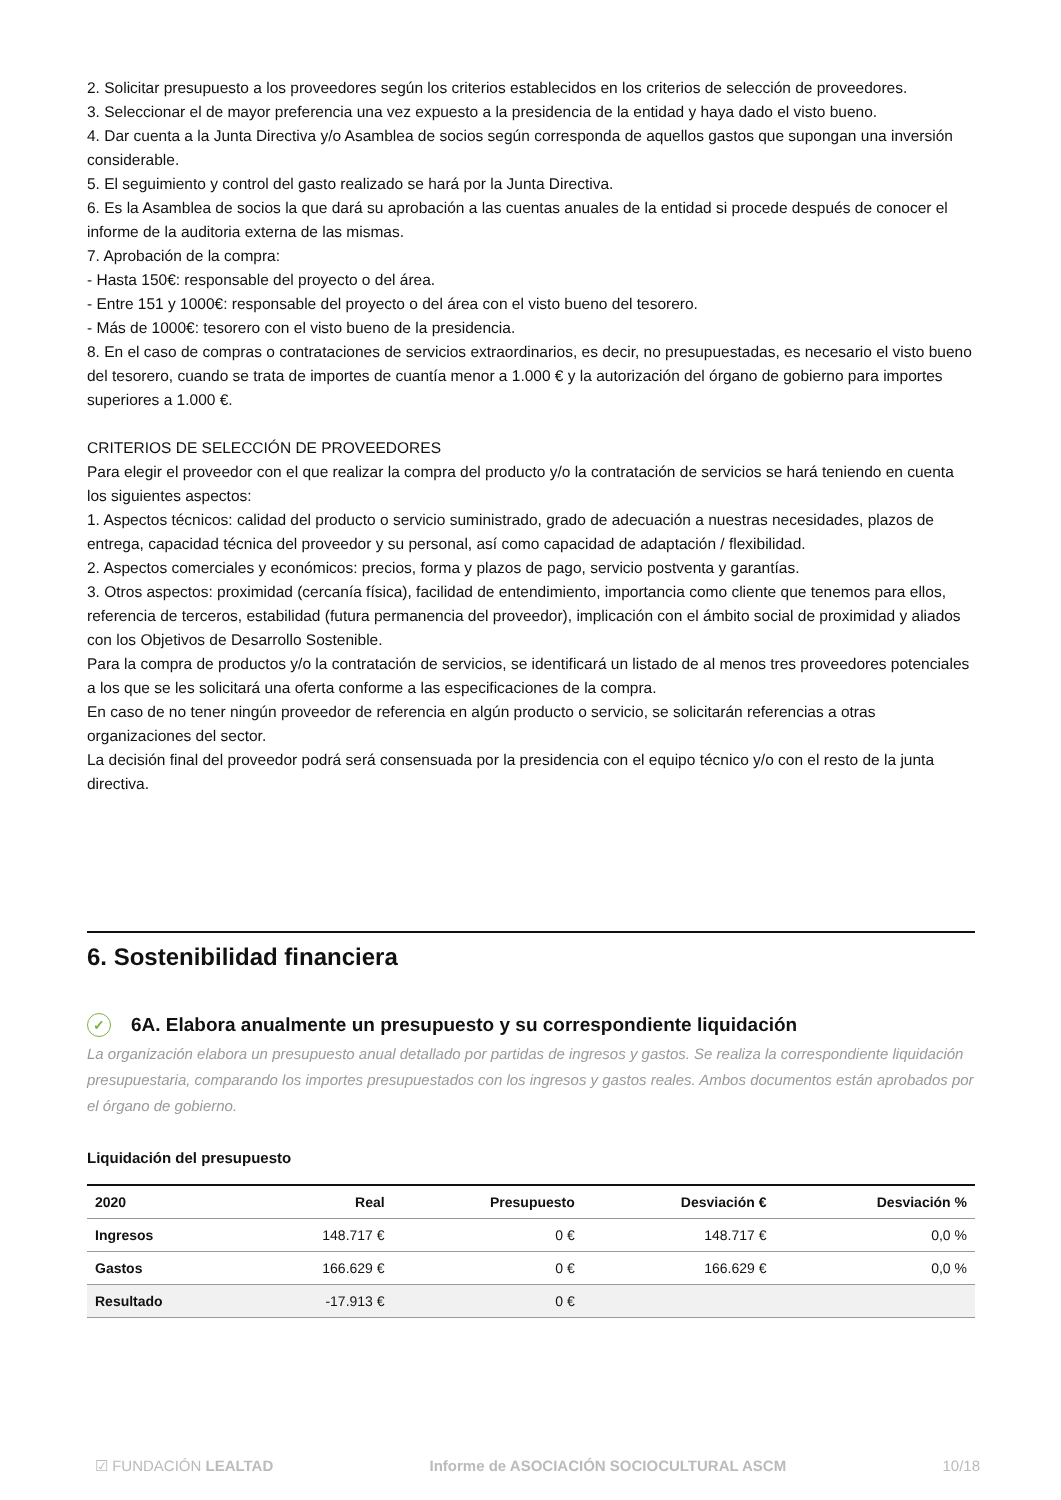2. Solicitar presupuesto a los proveedores según los criterios establecidos en los criterios de selección de proveedores.
3. Seleccionar el de mayor preferencia una vez expuesto a la presidencia de la entidad y haya dado el visto bueno.
4. Dar cuenta a la Junta Directiva y/o Asamblea de socios según corresponda de aquellos gastos que supongan una inversión considerable.
5. El seguimiento y control del gasto realizado se hará por la Junta Directiva.
6. Es la Asamblea de socios la que dará su aprobación a las cuentas anuales de la entidad si procede después de conocer el informe de la auditoria externa de las mismas.
7. Aprobación de la compra:
- Hasta 150€: responsable del proyecto o del área.
- Entre 151 y 1000€: responsable del proyecto o del área con el visto bueno del tesorero.
- Más de 1000€: tesorero con el visto bueno de la presidencia.
8. En el caso de compras o contrataciones de servicios extraordinarios, es decir, no presupuestadas, es necesario el visto bueno del tesorero, cuando se trata de importes de cuantía menor a 1.000 € y la autorización del órgano de gobierno para importes superiores a 1.000 €.
CRITERIOS DE SELECCIÓN DE PROVEEDORES
Para elegir el proveedor con el que realizar la compra del producto y/o la contratación de servicios se hará teniendo en cuenta los siguientes aspectos:
1. Aspectos técnicos: calidad del producto o servicio suministrado, grado de adecuación a nuestras necesidades, plazos de entrega, capacidad técnica del proveedor y su personal, así como capacidad de adaptación / flexibilidad.
2. Aspectos comerciales y económicos: precios, forma y plazos de pago, servicio postventa y garantías.
3. Otros aspectos: proximidad (cercanía física), facilidad de entendimiento, importancia como cliente que tenemos para ellos, referencia de terceros, estabilidad (futura permanencia del proveedor), implicación con el ámbito social de proximidad y aliados con los Objetivos de Desarrollo Sostenible.
Para la compra de productos y/o la contratación de servicios, se identificará un listado de al menos tres proveedores potenciales a los que se les solicitará una oferta conforme a las especificaciones de la compra.
En caso de no tener ningún proveedor de referencia en algún producto o servicio, se solicitarán referencias a otras organizaciones del sector.
La decisión final del proveedor podrá será consensuada por la presidencia con el equipo técnico y/o con el resto de la junta directiva.
6. Sostenibilidad financiera
✓ 6A. Elabora anualmente un presupuesto y su correspondiente liquidación
La organización elabora un presupuesto anual detallado por partidas de ingresos y gastos. Se realiza la correspondiente liquidación presupuestaria, comparando los importes presupuestados con los ingresos y gastos reales. Ambos documentos están aprobados por el órgano de gobierno.
Liquidación del presupuesto
| 2020 | Real | Presupuesto | Desviación € | Desviación % |
| --- | --- | --- | --- | --- |
| Ingresos | 148.717 € | 0 € | 148.717 € | 0,0 % |
| Gastos | 166.629 € | 0 € | 166.629 € | 0,0 % |
| Resultado | -17.913 € | 0 € | | |
☑ FUNDACIÓN LEALTAD Informe de ASOCIACIÓN SOCIOCULTURAL ASCM 10/18